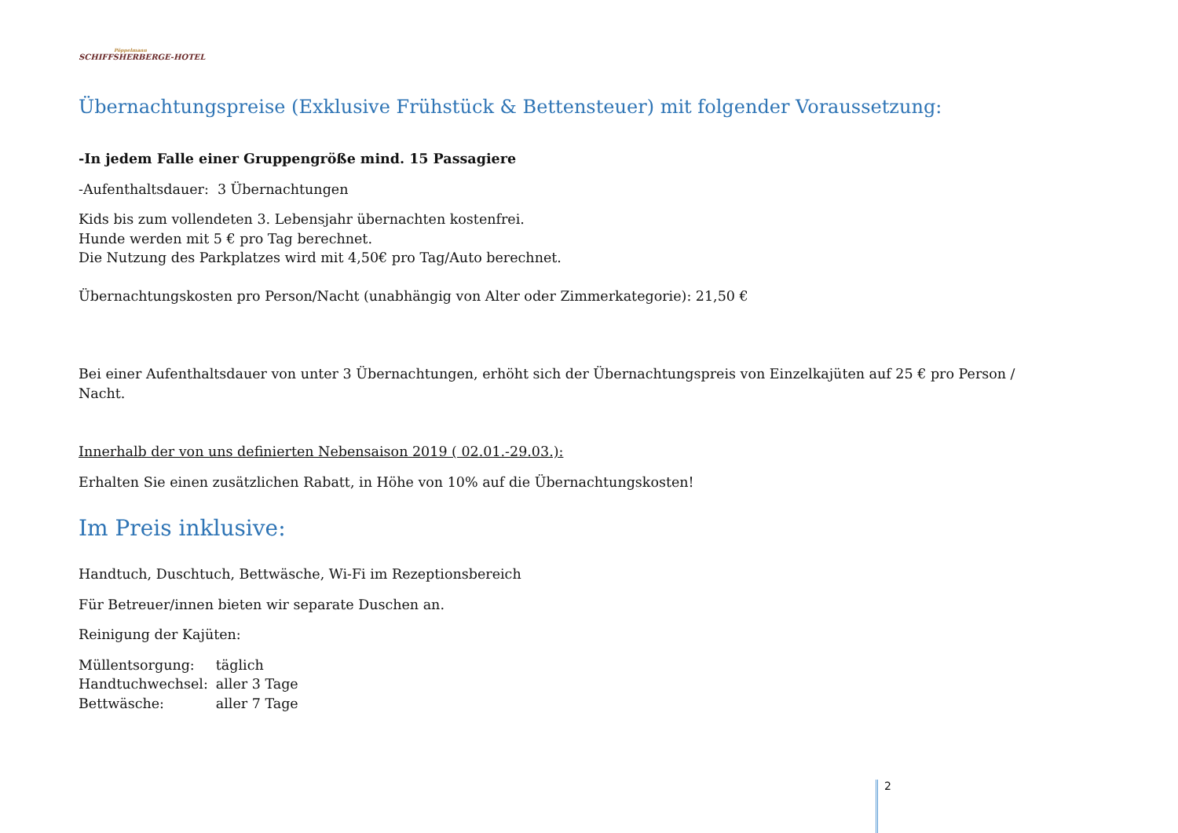Pöppelmann
SCHIFFSHERBERGE-HOTEL
Übernachtungspreise (Exklusive Frühstück & Bettensteuer) mit folgender Voraussetzung:
-In jedem Falle einer Gruppengröße mind. 15 Passagiere
-Aufenthaltsdauer: 3 Übernachtungen
Kids bis zum vollendeten 3. Lebensjahr übernachten kostenfrei.
Hunde werden mit 5 € pro Tag berechnet.
Die Nutzung des Parkplatzes wird mit 4,50€ pro Tag/Auto berechnet.
Übernachtungskosten pro Person/Nacht (unabhängig von Alter oder Zimmerkategorie): 21,50 €
Bei einer Aufenthaltsdauer von unter 3 Übernachtungen, erhöht sich der Übernachtungspreis von Einzelkajüten auf 25 € pro Person / Nacht.
Innerhalb der von uns definierten Nebensaison 2019 ( 02.01.-29.03.):
Erhalten Sie einen zusätzlichen Rabatt, in Höhe von 10% auf die Übernachtungskosten!
Im Preis inklusive:
Handtuch, Duschtuch, Bettwäsche, Wi-Fi im Rezeptionsbereich
Für Betreuer/innen bieten wir separate Duschen an.
Reinigung der Kajüten:
| Müllentsorgung: | täglich |
| Handtuchwechsel: | aller 3 Tage |
| Bettwäsche: | aller 7 Tage |
2